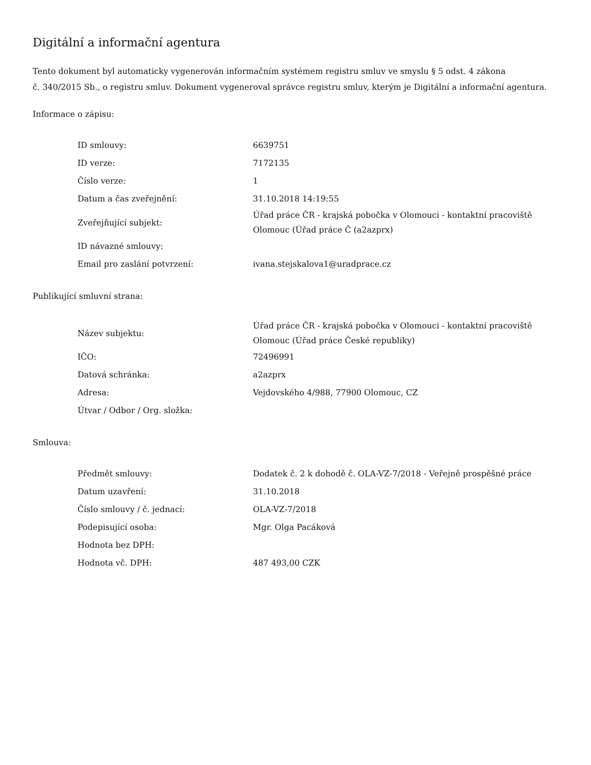Digitální a informační agentura
Tento dokument byl automaticky vygenerován informačním systémem registru smluv ve smyslu § 5 odst. 4 zákona
č. 340/2015 Sb., o registru smluv. Dokument vygeneroval správce registru smluv, kterým je Digitální a informační agentura.
Informace o zápisu:
| ID smlouvy: | 6639751 |
| ID verze: | 7172135 |
| Číslo verze: | 1 |
| Datum a čas zveřejnění: | 31.10.2018 14:19:55 |
| Zveřejňující subjekt: | Úřad práce ČR - krajská pobočka v Olomouci - kontaktní pracoviště Olomouc (Úřad práce Č (a2azprx) |
| ID návazné smlouvy: | |
| Email pro zaslání potvrzení: | ivana.stejskalova1@uradprace.cz |
Publikující smluvní strana:
| Název subjektu: | Úřad práce ČR - krajská pobočka v Olomouci - kontaktní pracoviště Olomouc (Úřad práce České republiky) |
| IČO: | 72496991 |
| Datová schránka: | a2azprx |
| Adresa: | Vejdovského 4/988, 77900 Olomouc, CZ |
| Útvar / Odbor / Org. složka: | |
Smlouva:
| Předmět smlouvy: | Dodatek č. 2 k dohodě č. OLA-VZ-7/2018 - Veřejně prospěšné práce |
| Datum uzavření: | 31.10.2018 |
| Číslo smlouvy / č. jednací: | OLA-VZ-7/2018 |
| Podepisující osoba: | Mgr. Olga Pacáková |
| Hodnota bez DPH: | |
| Hodnota vč. DPH: | 487 493,00 CZK |